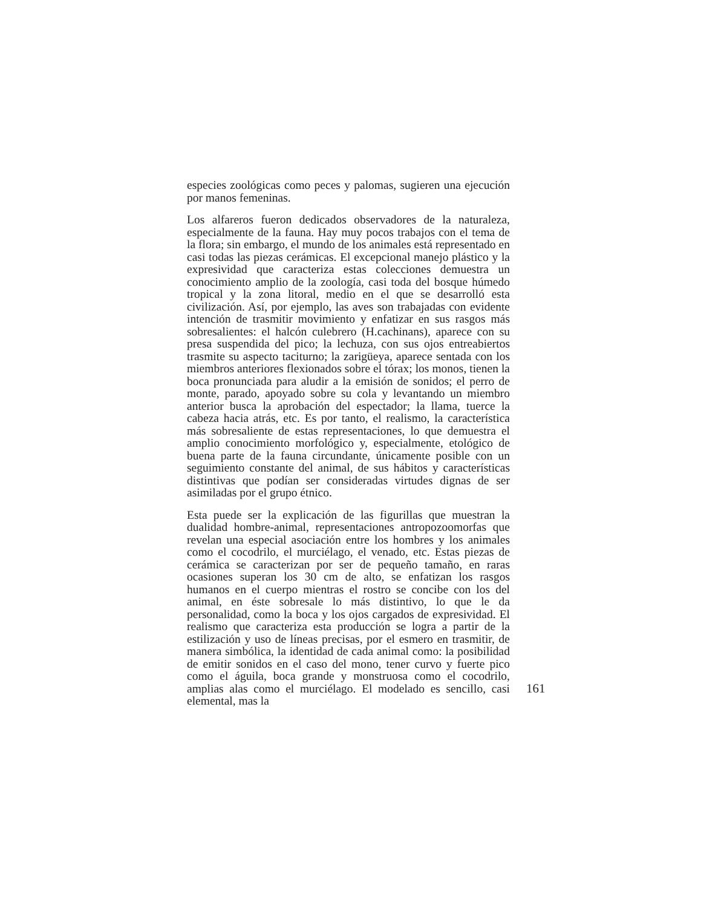especies zoológicas como peces y palomas, sugieren una ejecución por manos femeninas.
Los alfareros fueron dedicados observadores de la naturaleza, especialmente de la fauna. Hay muy pocos trabajos con el tema de la flora; sin embargo, el mundo de los animales está representado en casi todas las piezas cerámicas. El excepcional manejo plástico y la expresividad que caracteriza estas colecciones demuestra un conocimiento amplio de la zoología, casi toda del bosque húmedo tropical y la zona litoral, medio en el que se desarrolló esta civilización. Así, por ejemplo, las aves son trabajadas con evidente intención de trasmitir movimiento y enfatizar en sus rasgos más sobresalientes: el halcón culebrero (H.cachinans), aparece con su presa suspendida del pico; la lechuza, con sus ojos entreabiertos trasmite su aspecto taciturno; la zarigüeya, aparece sentada con los miembros anteriores flexionados sobre el tórax; los monos, tienen la boca pronunciada para aludir a la emisión de sonidos; el perro de monte, parado, apoyado sobre su cola y levantando un miembro anterior busca la aprobación del espectador; la llama, tuerce la cabeza hacia atrás, etc. Es por tanto, el realismo, la característica más sobresaliente de estas representaciones, lo que demuestra el amplio conocimiento morfológico y, especialmente, etológico de buena parte de la fauna circundante, únicamente posible con un seguimiento constante del animal, de sus hábitos y características distintivas que podían ser consideradas virtudes dignas de ser asimiladas por el grupo étnico.
Esta puede ser la explicación de las figurillas que muestran la dualidad hombre-animal, representaciones antropozoomorfas que revelan una especial asociación entre los hombres y los animales como el cocodrilo, el murciélago, el venado, etc. Estas piezas de cerámica se caracterizan por ser de pequeño tamaño, en raras ocasiones superan los 30 cm de alto, se enfatizan los rasgos humanos en el cuerpo mientras el rostro se concibe con los del animal, en éste sobresale lo más distintivo, lo que le da personalidad, como la boca y los ojos cargados de expresividad. El realismo que caracteriza esta producción se logra a partir de la estilización y uso de líneas precisas, por el esmero en trasmitir, de manera simbólica, la identidad de cada animal como: la posibilidad de emitir sonidos en el caso del mono, tener curvo y fuerte pico como el águila, boca grande y monstruosa como el cocodrilo, amplias alas como el murciélago. El modelado es sencillo, casi elemental, mas la
161